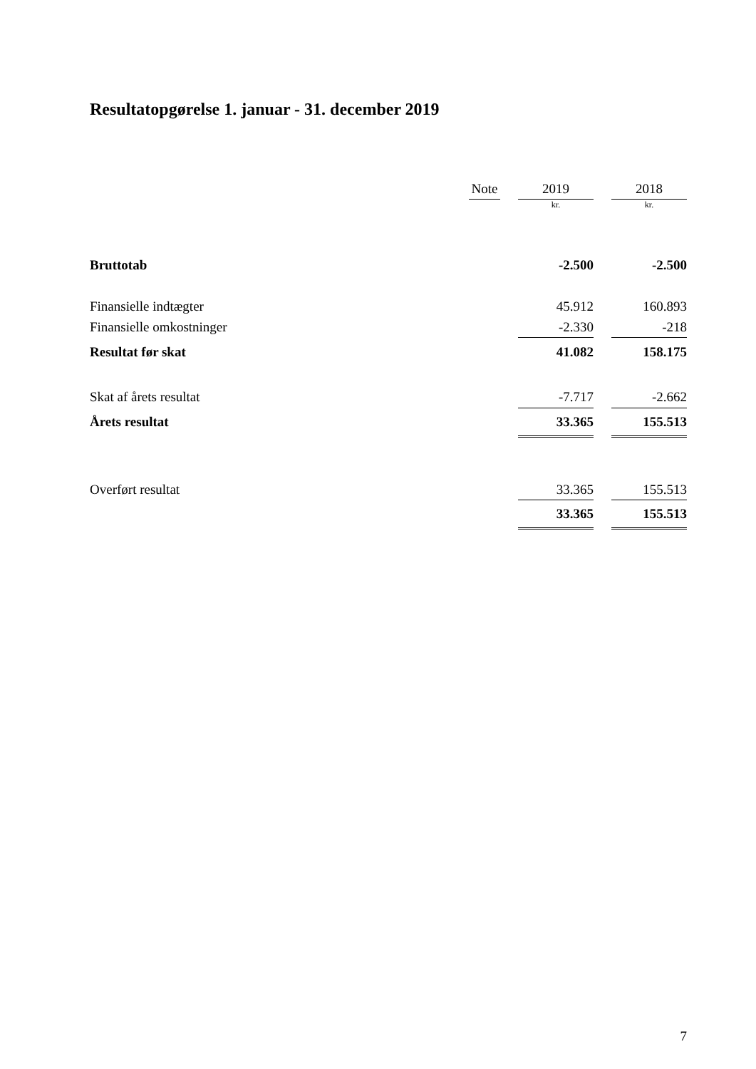Resultatopgørelse 1. januar - 31. december 2019
| | Note | | 2019 | | 2018 |
| --- | --- | --- | --- | --- | --- |
| | | | kr. | | kr. |
| Bruttotab | | | -2.500 | | -2.500 |
| Finansielle indtægter | | | 45.912 | | 160.893 |
| Finansielle omkostninger | | | -2.330 | | -218 |
| Resultat før skat | | | 41.082 | | 158.175 |
| Skat af årets resultat | | | -7.717 | | -2.662 |
| Årets resultat | | | 33.365 | | 155.513 |
| Overført resultat | | | 33.365 | | 155.513 |
| | | | 33.365 | | 155.513 |
7